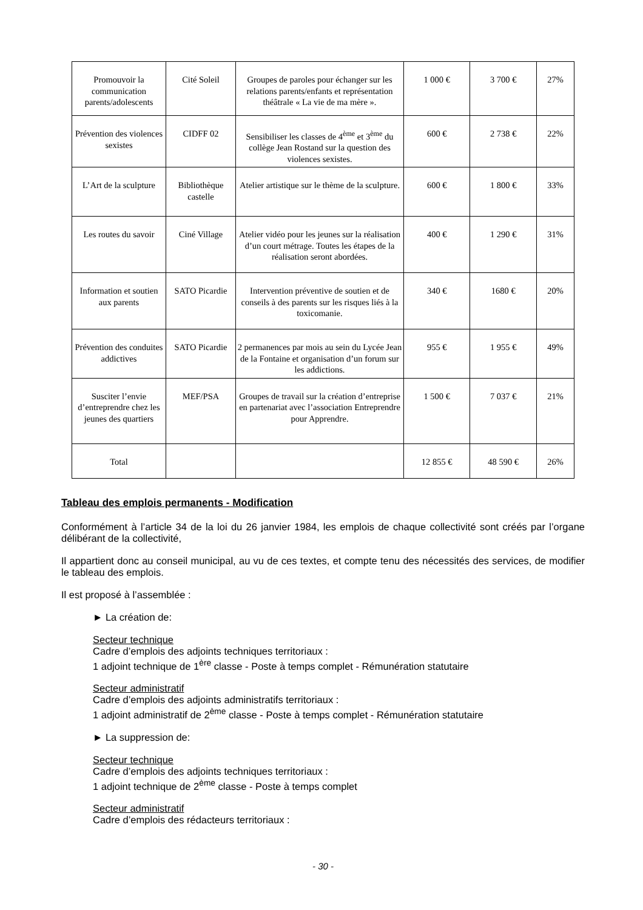| Promouvoir la communication parents/adolescents | Cité Soleil | Groupes de paroles pour échanger sur les relations parents/enfants et représentation théâtrale « La vie de ma mère ». | 1 000 € | 3 700 € | 27% |
| Prévention des violences sexistes | CIDFF 02 | Sensibiliser les classes de 4<sup>ème</sup> et 3<sup>ème</sup> du collège Jean Rostand sur la question des violences sexistes. | 600 € | 2 738 € | 22% |
| L’Art de la sculpture | Bibliothèque castelle | Atelier artistique sur le thème de la sculpture. | 600 € | 1 800 € | 33% |
| Les routes du savoir | Ciné Village | Atelier vidéo pour les jeunes sur la réalisation d’un court métrage. Toutes les étapes de la réalisation seront abordées. | 400 € | 1 290 € | 31% |
| Information et soutien aux parents | SATO Picardie | Intervention préventive de soutien et de conseils à des parents sur les risques liés à la toxicomanie. | 340 € | 1680 € | 20% |
| Prévention des conduites addictives | SATO Picardie | 2 permanences par mois au sein du Lycée Jean de la Fontaine et organisation d’un forum sur les addictions. | 955 € | 1 955 € | 49% |
| Susciter l’envie d’entreprendre chez les jeunes des quartiers | MEF/PSA | Groupes de travail sur la création d’entreprise en partenariat avec l’association Entreprendre pour Apprendre. | 1 500 € | 7 037 € | 21% |
| Total | | | 12 855 € | 48 590 € | 26% |
Tableau des emplois permanents - Modification
Conformément à l’article 34 de la loi du 26 janvier 1984, les emplois de chaque collectivité sont créés par l’organe délibérant de la collectivité,
Il appartient donc au conseil municipal, au vu de ces textes, et compte tenu des nécessités des services, de modifier le tableau des emplois.
Il est proposé à l’assemblée :
► La création de:
Secteur technique
Cadre d’emplois des adjoints techniques territoriaux :
1 adjoint technique de 1<sup>ère</sup> classe - Poste à temps complet - Rémunération statutaire
Secteur administratif
Cadre d’emplois des adjoints administratifs territoriaux :
1 adjoint administratif de 2<sup>ème</sup> classe - Poste à temps complet - Rémunération statutaire
► La suppression de:
Secteur technique
Cadre d’emplois des adjoints techniques territoriaux :
1 adjoint technique de 2<sup>ème</sup> classe - Poste à temps complet
Secteur administratif
Cadre d’emplois des rédacteurs territoriaux :
- 30 -